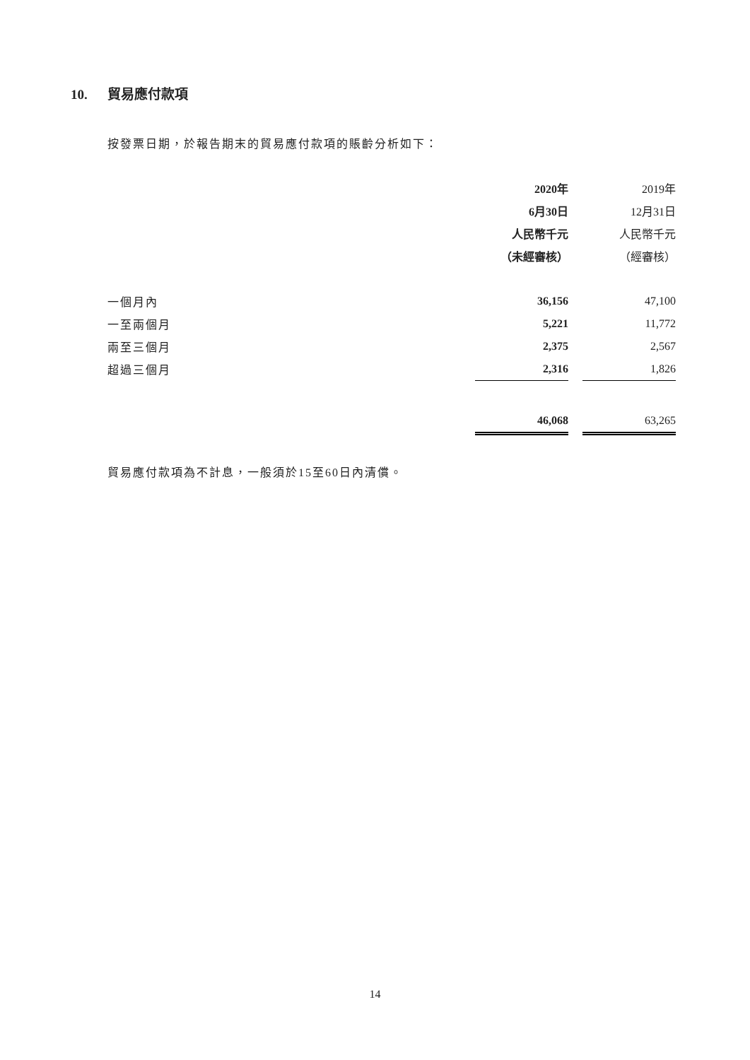10. 貿易應付款項
按發票日期，於報告期末的貿易應付款項的賬齡分析如下：
| | 2020年 | | 2019年 |
| | 6月30日 | | 12月31日 |
| | 人民幣千元 | | 人民幣千元 |
| | （未經審核） | | （經審核） |
| 一個月內 | 36,156 | | 47,100 |
| 一至兩個月 | 5,221 | | 11,772 |
| 兩至三個月 | 2,375 | | 2,567 |
| 超過三個月 | 2,316 | | 1,826 |
| | 46,068 | | 63,265 |
貿易應付款項為不計息，一般須於15至60日內清償。
14